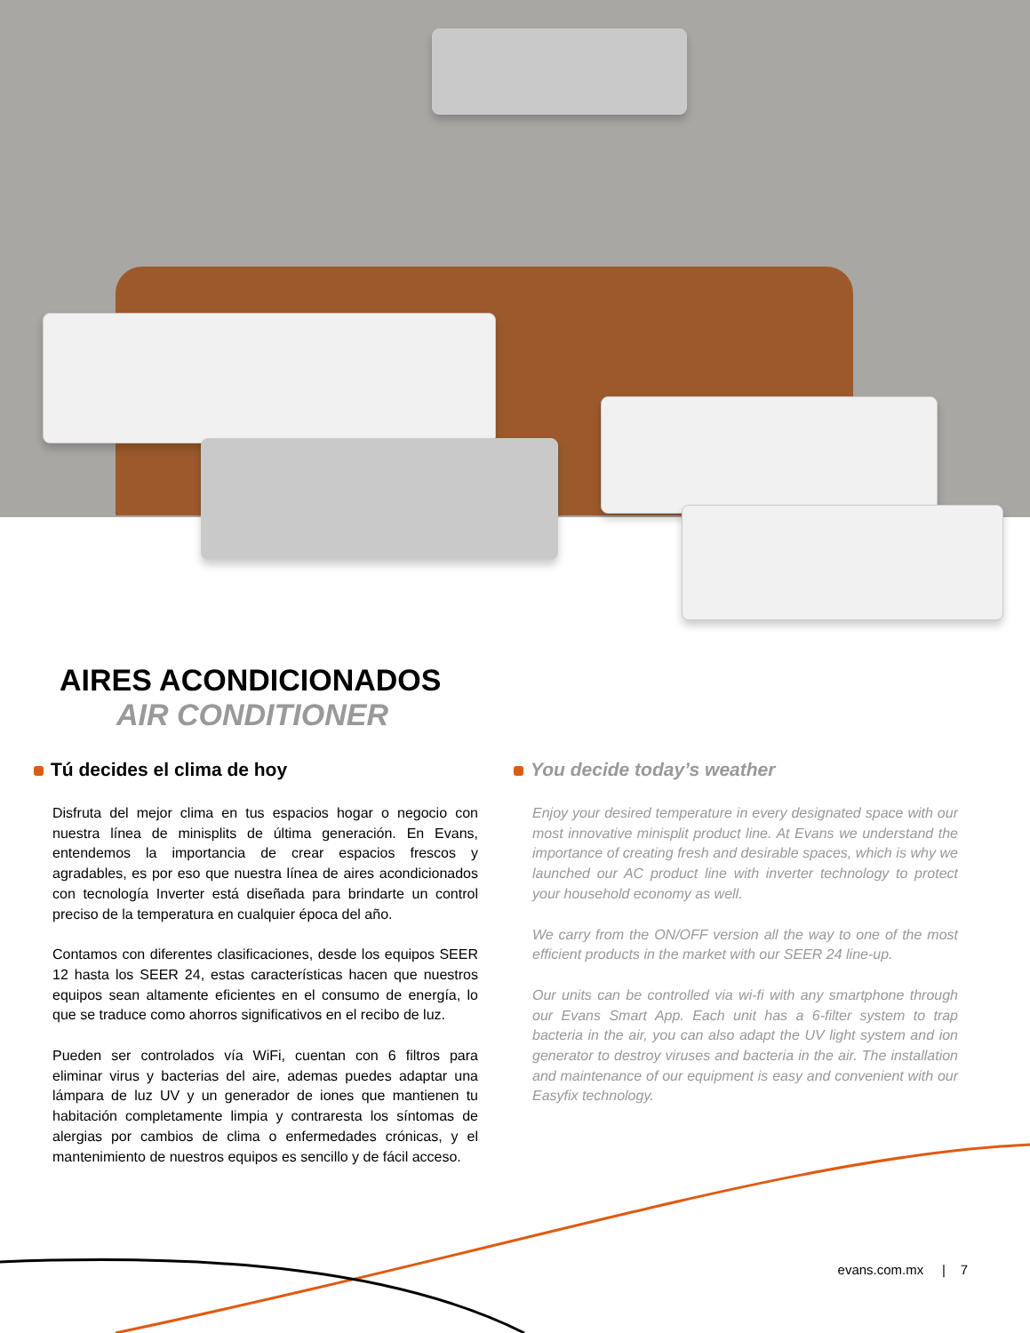AIRES ACONDICIONADOS
AIR CONDITIONER
Tú decides el clima de hoy
Disfruta del mejor clima en tus espacios hogar o negocio con nuestra línea de minisplits de última generación. En Evans, entendemos la importancia de crear espacios frescos y agradables, es por eso que nuestra línea de aires acondicionados con tecnología Inverter está diseñada para brindarte un control preciso de la temperatura en cualquier época del año.
Contamos con diferentes clasificaciones, desde los equipos SEER 12 hasta los SEER 24, estas características hacen que nuestros equipos sean altamente eficientes en el consumo de energía, lo que se traduce como ahorros significativos en el recibo de luz.
Pueden ser controlados vía WiFi, cuentan con 6 filtros para eliminar virus y bacterias del aire, ademas puedes adaptar una lámpara de luz UV y un generador de iones que mantienen tu habitación completamente limpia y contraresta los síntomas de alergias por cambios de clima o enfermedades crónicas, y el mantenimiento de nuestros equipos es sencillo y de fácil acceso.
You decide today’s weather
Enjoy your desired temperature in every designated space with our most innovative minisplit product line. At Evans we understand the importance of creating fresh and desirable spaces, which is why we launched our AC product line with inverter technology to protect your household economy as well.
We carry from the ON/OFF version all the way to one of the most efficient products in the market with our SEER 24 line-up.
Our units can be controlled via wi-fi with any smartphone through our Evans Smart App. Each unit has a 6-filter system to trap bacteria in the air, you can also adapt the UV light system and ion generator to destroy viruses and bacteria in the air. The installation and maintenance of our equipment is easy and convenient with our Easyfix technology.
evans.com.mx | 7